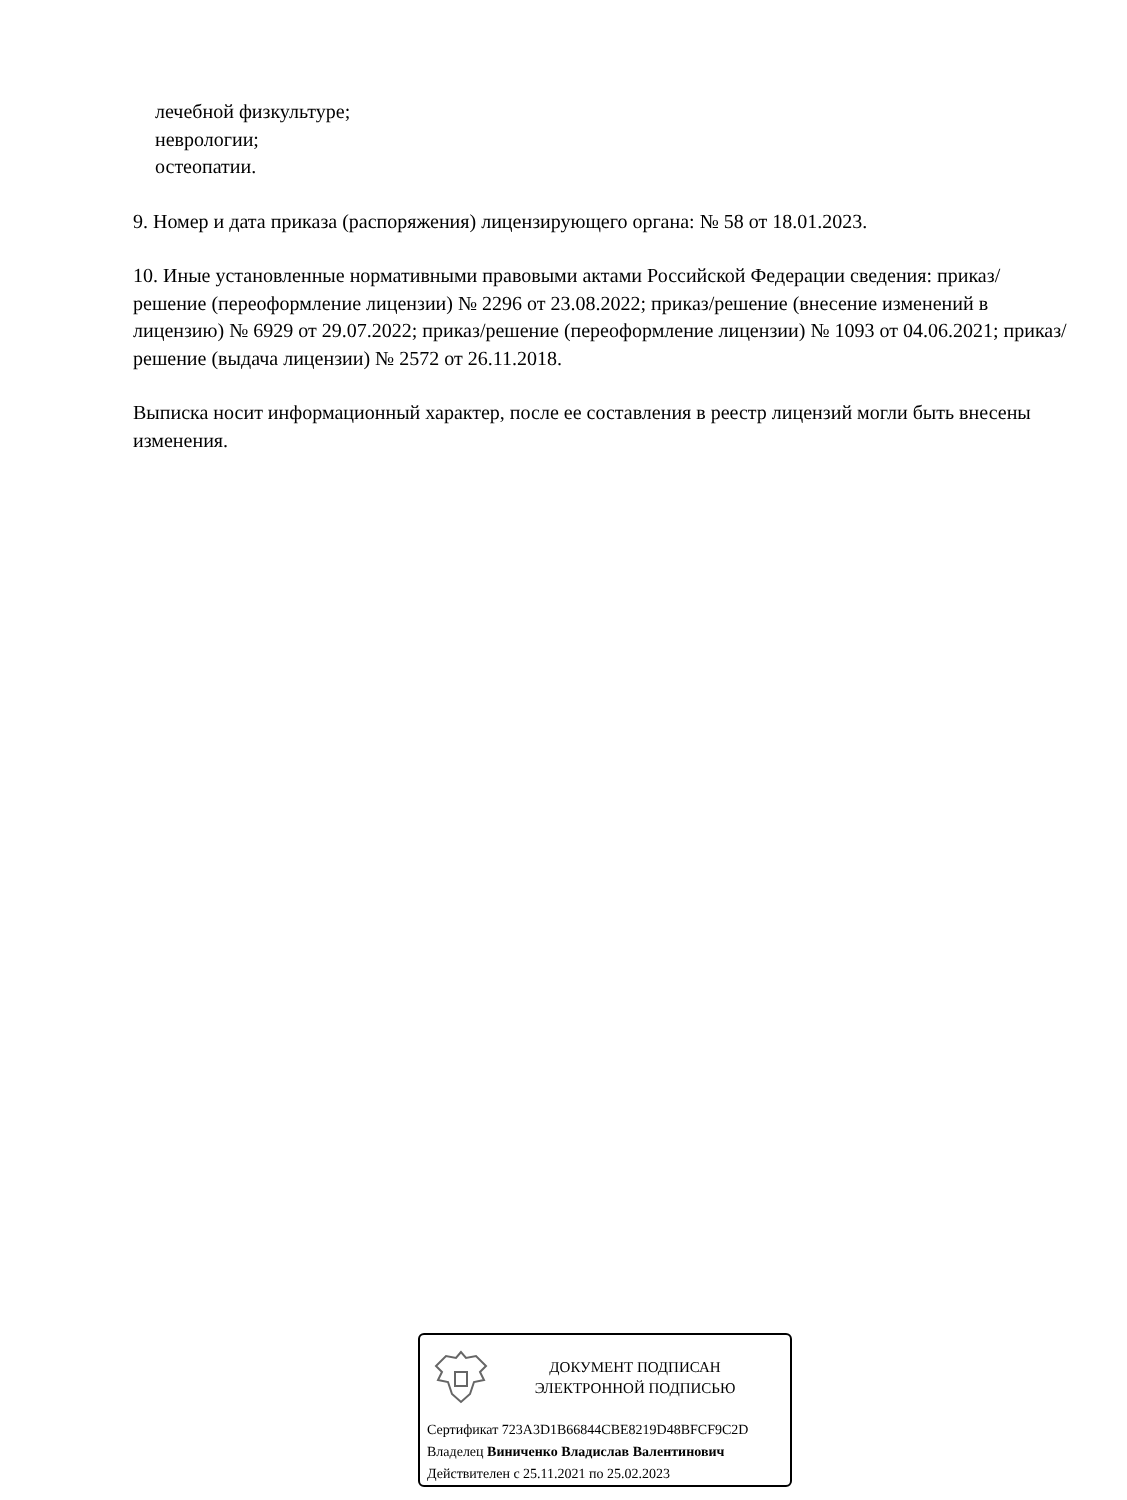лечебной физкультуре;
неврологии;
остеопатии.
9. Номер и дата приказа (распоряжения) лицензирующего органа: № 58 от 18.01.2023.
10. Иные установленные нормативными правовыми актами Российской Федерации сведения: приказ/решение (переоформление лицензии) № 2296 от 23.08.2022; приказ/решение (внесение изменений в лицензию) № 6929 от 29.07.2022; приказ/решение (переоформление лицензии) № 1093 от 04.06.2021; приказ/решение (выдача лицензии) № 2572 от 26.11.2018.
Выписка носит информационный характер, после ее составления в реестр лицензий могли быть внесены изменения.
ДОКУМЕНТ ПОДПИСАН
ЭЛЕКТРОННОЙ ПОДПИСЬЮ
Сертификат 723A3D1B66844CBE8219D48BFCF9C2D
Владелец Виниченко Владислав Валентинович
Действителен с 25.11.2021 по 25.02.2023